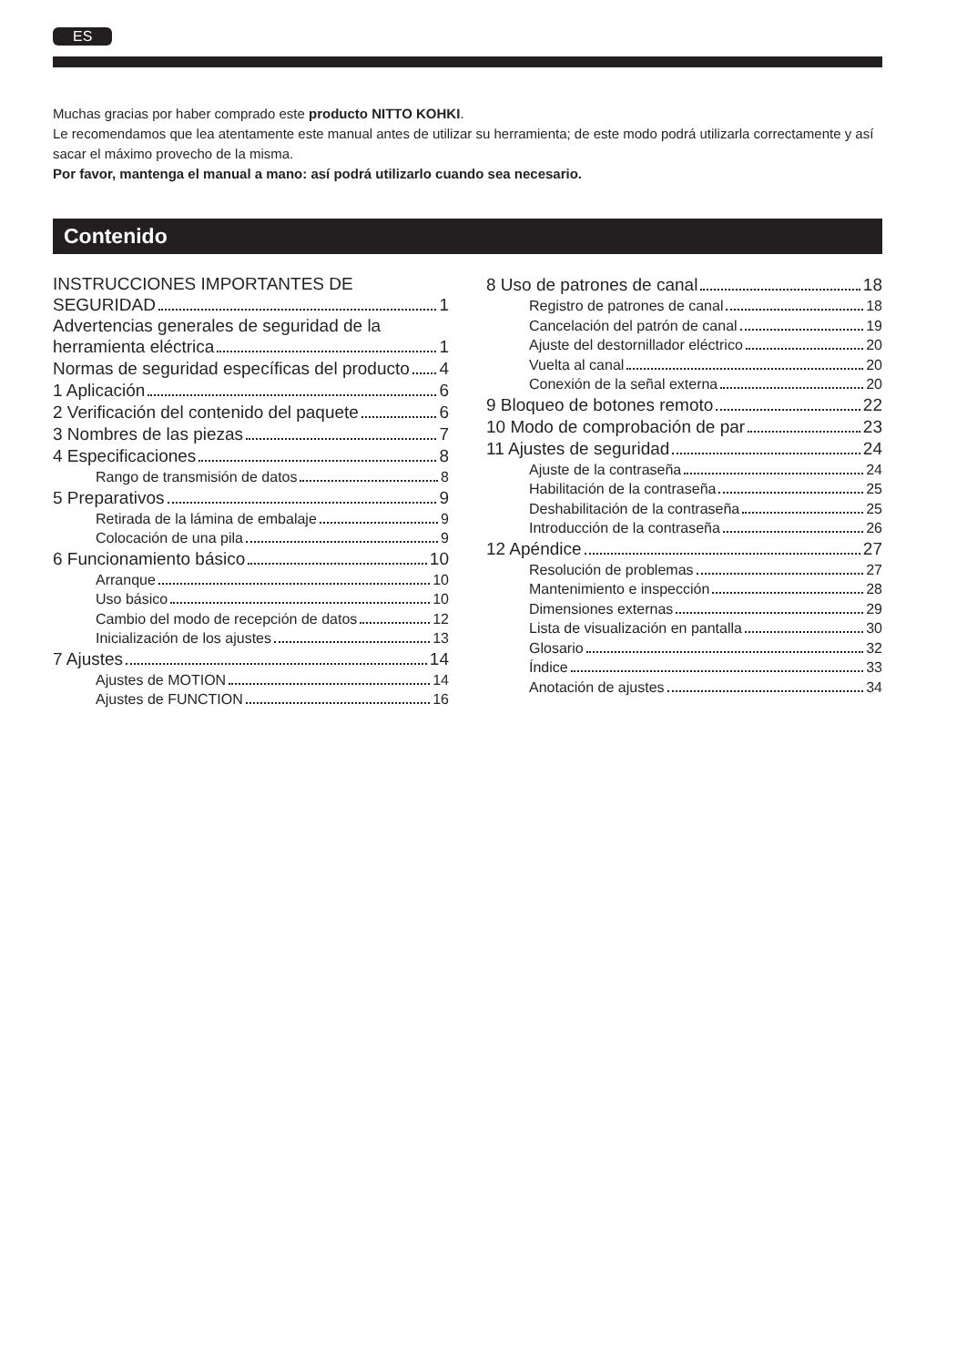ES
Muchas gracias por haber comprado este producto NITTO KOHKI.
Le recomendamos que lea atentamente este manual antes de utilizar su herramienta; de este modo podrá utilizarla correctamente y así sacar el máximo provecho de la misma.
Por favor, mantenga el manual a mano: así podrá utilizarlo cuando sea necesario.
Contenido
INSTRUCCIONES IMPORTANTES DE
SEGURIDAD 1
Advertencias generales de seguridad de la
herramienta eléctrica 1
Normas de seguridad específicas del producto 4
1 Aplicación 6
2 Verificación del contenido del paquete 6
3 Nombres de las piezas 7
4 Especificaciones 8
Rango de transmisión de datos 8
5 Preparativos 9
Retirada de la lámina de embalaje 9
Colocación de una pila 9
6 Funcionamiento básico 10
Arranque 10
Uso básico 10
Cambio del modo de recepción de datos 12
Inicialización de los ajustes 13
7 Ajustes 14
Ajustes de MOTION 14
Ajustes de FUNCTION 16
8 Uso de patrones de canal 18
Registro de patrones de canal 18
Cancelación del patrón de canal 19
Ajuste del destornillador eléctrico 20
Vuelta al canal 20
Conexión de la señal externa 20
9 Bloqueo de botones remoto 22
10 Modo de comprobación de par 23
11 Ajustes de seguridad 24
Ajuste de la contraseña 24
Habilitación de la contraseña 25
Deshabilitación de la contraseña 25
Introducción de la contraseña 26
12 Apéndice 27
Resolución de problemas 27
Mantenimiento e inspección 28
Dimensiones externas 29
Lista de visualización en pantalla 30
Glosario 32
Índice 33
Anotación de ajustes 34